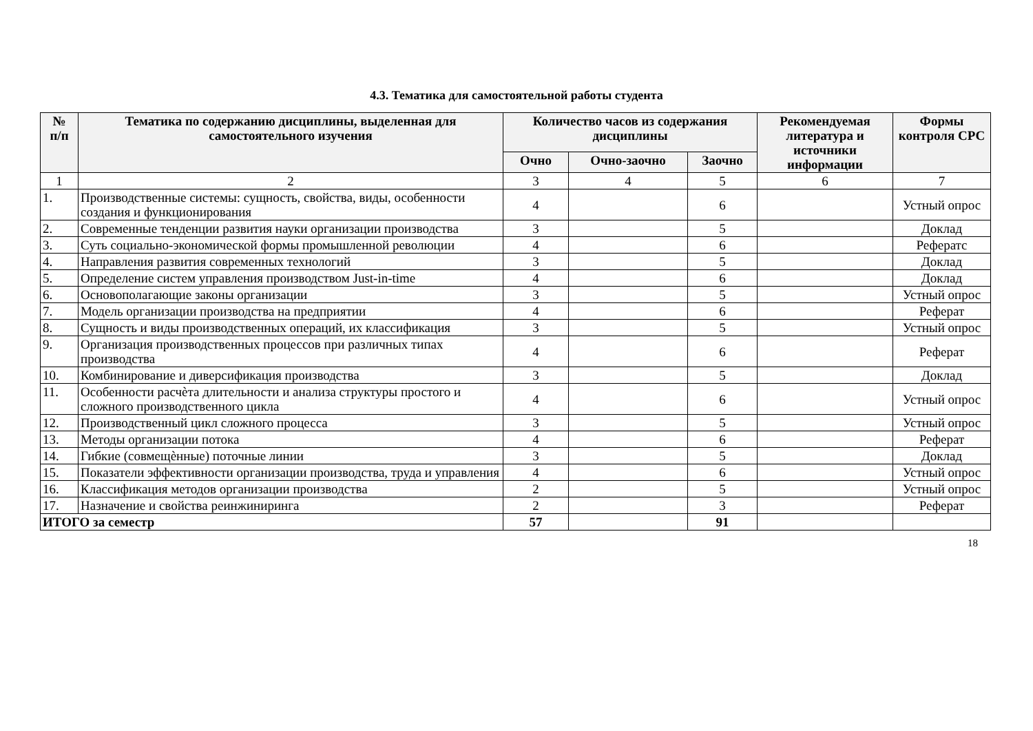4.3. Тематика для самостоятельной работы студента
| № п/п | Тематика по содержанию дисциплины, выделенная для самостоятельного изучения | Количество часов из содержания дисциплины | | | Рекомендуемая литература и источники информации | Формы контроля СРС |
| --- | --- | --- | --- | --- | --- | --- |
| | | Очно | Очно-заочно | Заочно | | |
| 1 | 2 | 3 | 4 | 5 | 6 | 7 |
| 1. | Производственные системы: сущность, свойства, виды, особенности создания и функционирования | 4 | | 6 | | Устный опрос |
| 2. | Современные тенденции развития науки организации производства | 3 | | 5 | | Доклад |
| 3. | Суть социально-экономической формы промышленной революции | 4 | | 6 | | Рефератс |
| 4. | Направления развития современных технологий | 3 | | 5 | | Доклад |
| 5. | Определение систем управления производством Just-in-time | 4 | | 6 | | Доклад |
| 6. | Основополагающие законы организации | 3 | | 5 | | Устный опрос |
| 7. | Модель организации производства на предприятии | 4 | | 6 | | Реферат |
| 8. | Сущность и виды производственных операций, их классификация | 3 | | 5 | | Устный опрос |
| 9. | Организация производственных процессов при различных типах производства | 4 | | 6 | | Реферат |
| 10. | Комбинирование и диверсификация производства | 3 | | 5 | | Доклад |
| 11. | Особенности расчѐта длительности и анализа структуры простого и сложного производственного цикла | 4 | | 6 | | Устный опрос |
| 12. | Производственный цикл сложного процесса | 3 | | 5 | | Устный опрос |
| 13. | Методы организации потока | 4 | | 6 | | Реферат |
| 14. | Гибкие (совмещѐнные) поточные линии | 3 | | 5 | | Доклад |
| 15. | Показатели эффективности организации производства, труда и управления | 4 | | 6 | | Устный опрос |
| 16. | Классификация методов организации производства | 2 | | 5 | | Устный опрос |
| 17. | Назначение и свойства реинжиниринга | 2 | | 3 | | Реферат |
| ИТОГО за семестр | | 57 | | 91 | | |
18